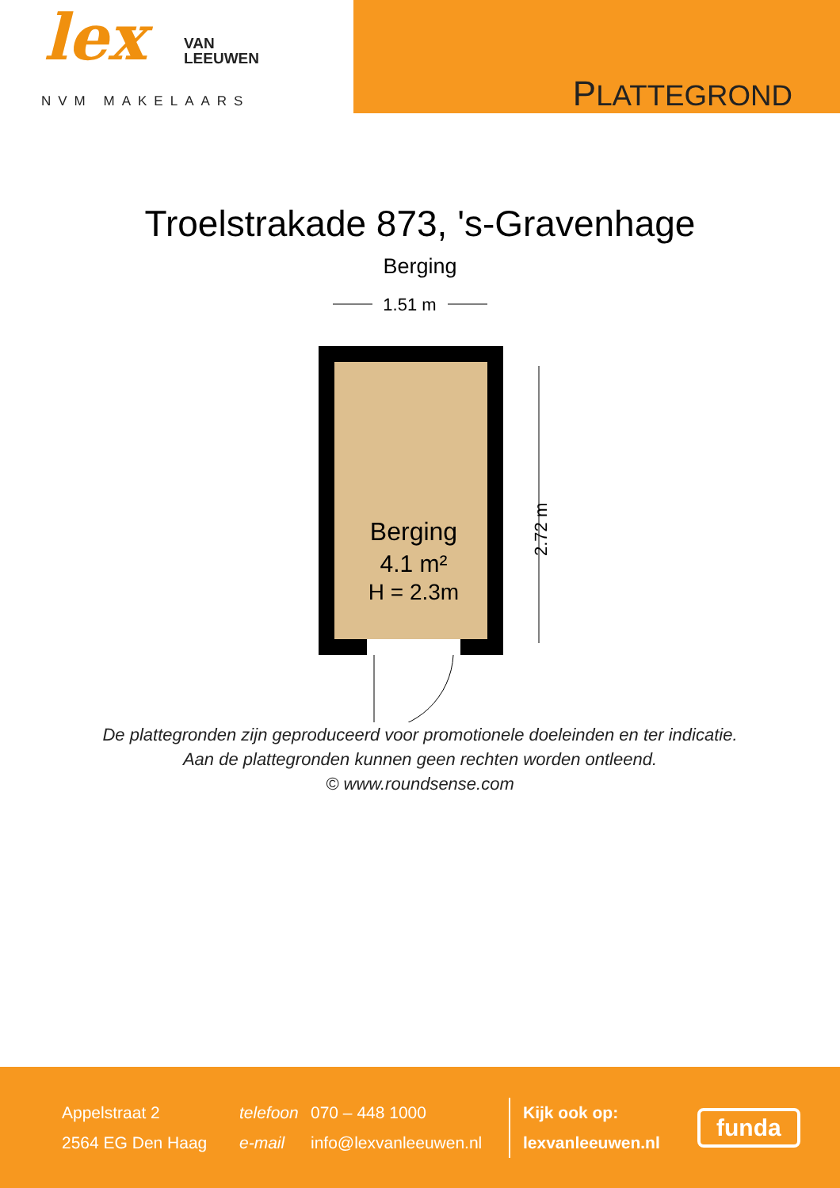lex
VAN
LEEUWEN
NVM MAKELAARS
PLATTEGROND
Troelstrakade 873, 's-Gravenhage
Berging
1.51 m
Berging
4.1 m²
H = 2.3m
2.72 m
De plattegronden zijn geproduceerd voor promotionele doeleinden en ter indicatie.
Aan de plattegronden kunnen geen rechten worden ontleend.
© www.roundsense.com
Appelstraat 2
2564 EG Den Haag
telefoon
e-mail
070 – 448 1000
info@lexvanleeuwen.nl
Kijk ook op:
lexvanleeuwen.nl
funda